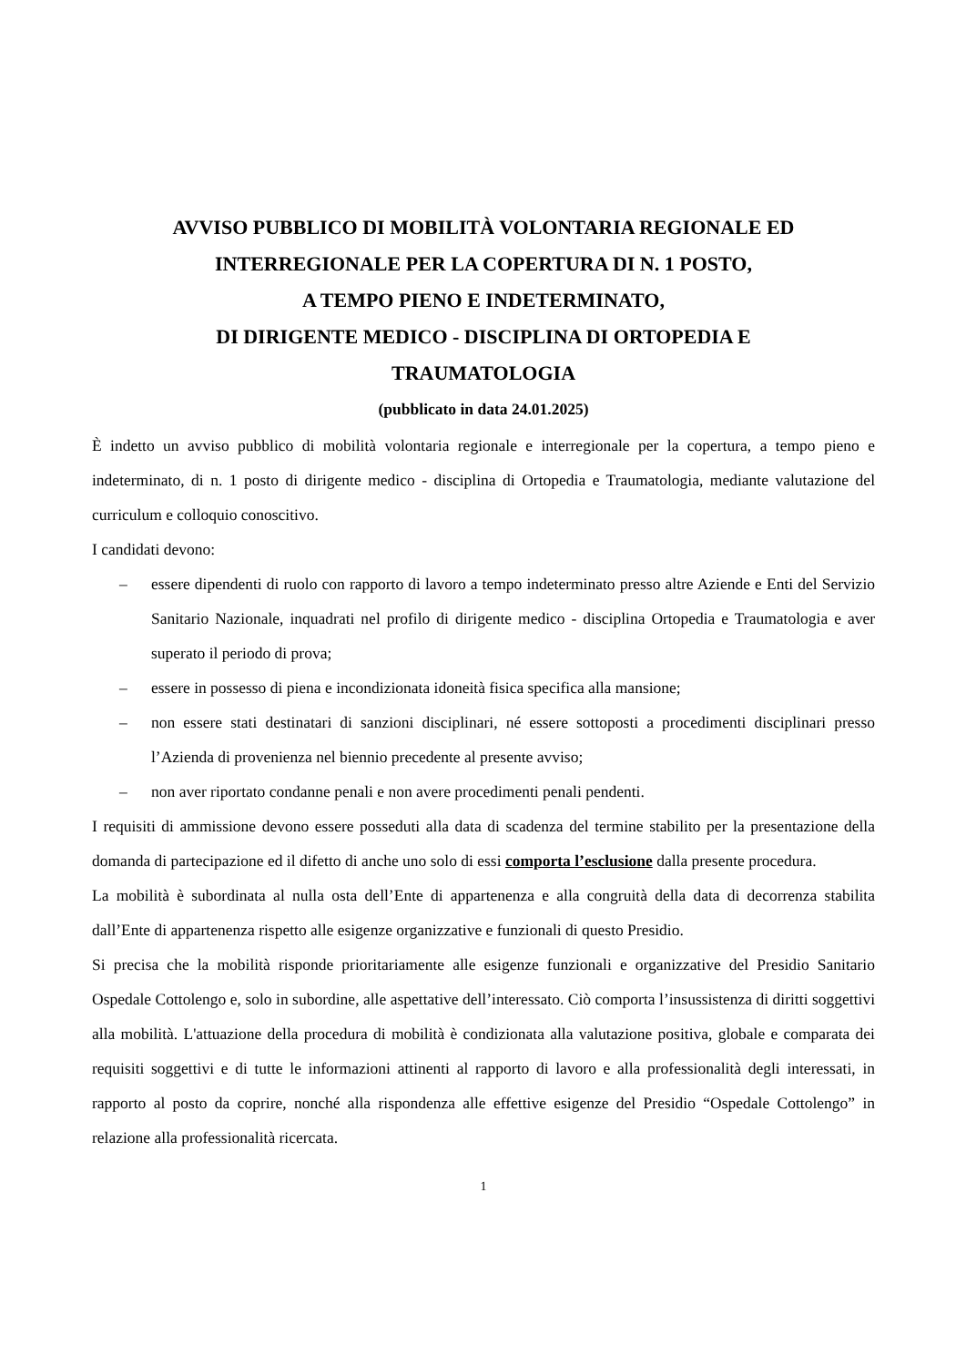AVVISO PUBBLICO DI MOBILITÀ VOLONTARIA REGIONALE ED
INTERREGIONALE PER LA COPERTURA DI N. 1 POSTO,
A TEMPO PIENO E INDETERMINATO,
DI DIRIGENTE MEDICO - DISCIPLINA DI ORTOPEDIA E
TRAUMATOLOGIA
(pubblicato in data 24.01.2025)
È indetto un avviso pubblico di mobilità volontaria regionale e interregionale per la copertura, a tempo pieno e indeterminato, di n. 1 posto di dirigente medico - disciplina di Ortopedia e Traumatologia, mediante valutazione del curriculum e colloquio conoscitivo.
I candidati devono:
– essere dipendenti di ruolo con rapporto di lavoro a tempo indeterminato presso altre Aziende e Enti del Servizio Sanitario Nazionale, inquadrati nel profilo di dirigente medico - disciplina Ortopedia e Traumatologia e aver superato il periodo di prova;
– essere in possesso di piena e incondizionata idoneità fisica specifica alla mansione;
– non essere stati destinatari di sanzioni disciplinari, né essere sottoposti a procedimenti disciplinari presso l’Azienda di provenienza nel biennio precedente al presente avviso;
– non aver riportato condanne penali e non avere procedimenti penali pendenti.
I requisiti di ammissione devono essere posseduti alla data di scadenza del termine stabilito per la presentazione della domanda di partecipazione ed il difetto di anche uno solo di essi comporta l’esclusione dalla presente procedura.
La mobilità è subordinata al nulla osta dell’Ente di appartenenza e alla congruità della data di decorrenza stabilita dall’Ente di appartenenza rispetto alle esigenze organizzative e funzionali di questo Presidio.
Si precisa che la mobilità risponde prioritariamente alle esigenze funzionali e organizzative del Presidio Sanitario Ospedale Cottolengo e, solo in subordine, alle aspettative dell’interessato. Ciò comporta l’insussistenza di diritti soggettivi alla mobilità. L'attuazione della procedura di mobilità è condizionata alla valutazione positiva, globale e comparata dei requisiti soggettivi e di tutte le informazioni attinenti al rapporto di lavoro e alla professionalità degli interessati, in rapporto al posto da coprire, nonché alla rispondenza alle effettive esigenze del Presidio “Ospedale Cottolengo” in relazione alla professionalità ricercata.
1